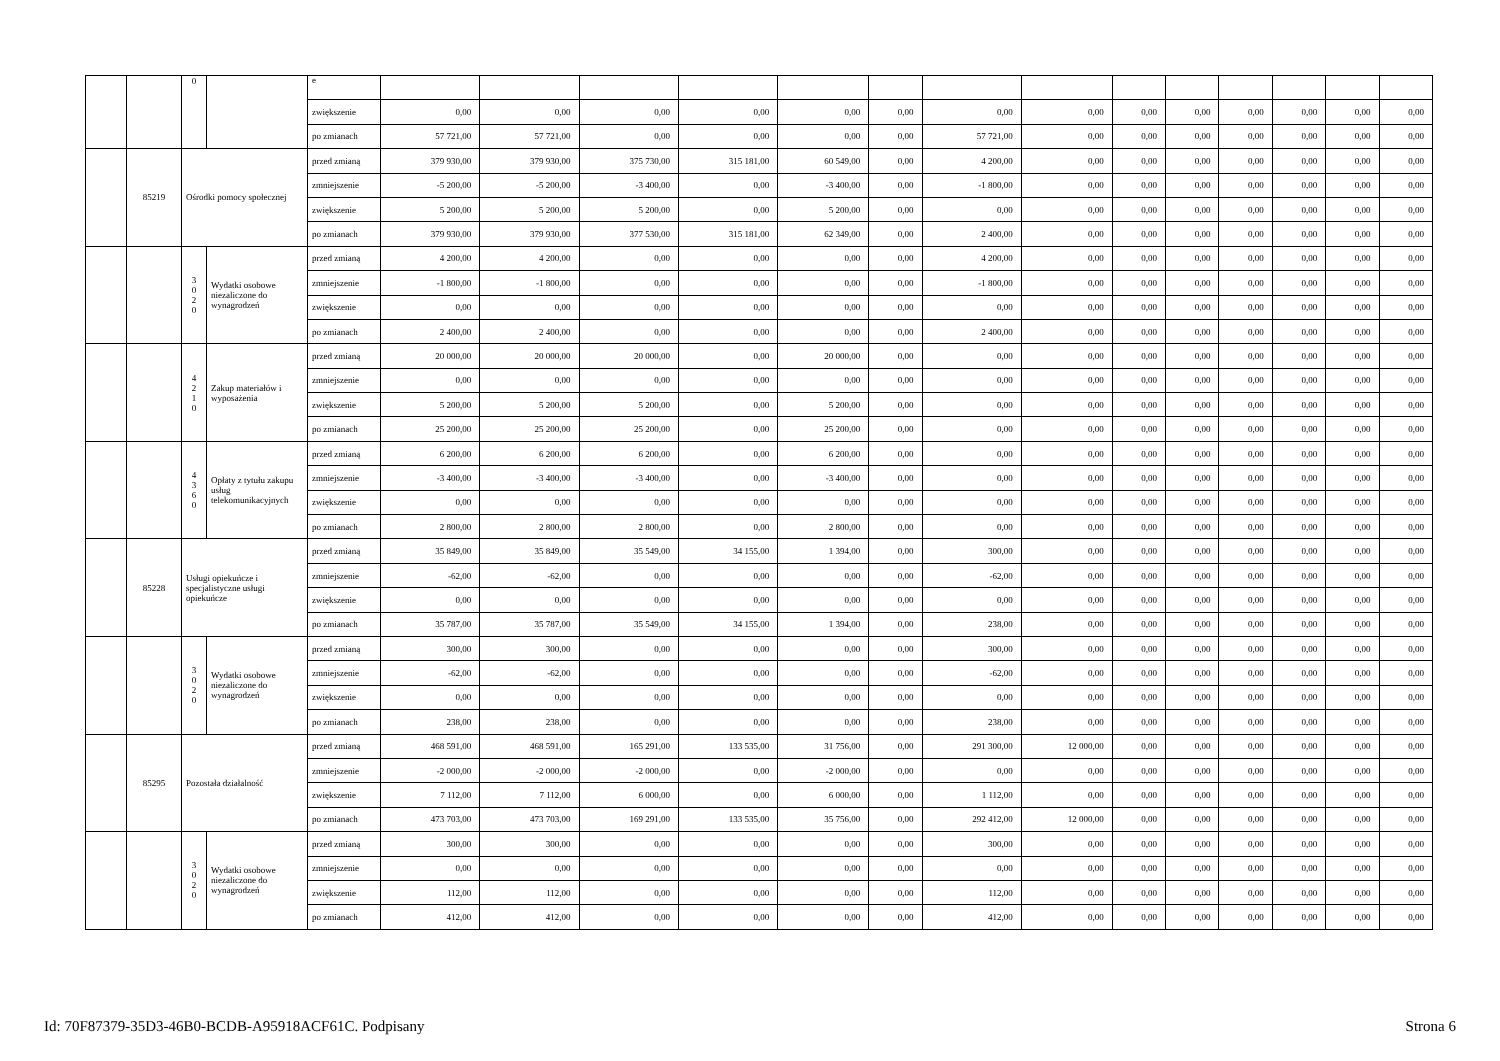| | | 0 | | e | | | | | | | | | | | | | | |
| | | | | zwiększenie | 0,00 | 0,00 | 0,00 | 0,00 | 0,00 | 0,00 | 0,00 | 0,00 | 0,00 | 0,00 | 0,00 | 0,00 | 0,00 | 0,00 |
| | | | | po zmianach | 57 721,00 | 57 721,00 | 0,00 | 0,00 | 0,00 | 0,00 | 57 721,00 | 0,00 | 0,00 | 0,00 | 0,00 | 0,00 | 0,00 | 0,00 |
| | 85219 | Ośrodki pomocy społecznej | | przed zmianą | 379 930,00 | 379 930,00 | 375 730,00 | 315 181,00 | 60 549,00 | 0,00 | 4 200,00 | 0,00 | 0,00 | 0,00 | 0,00 | 0,00 | 0,00 | 0,00 |
| | | | | zmniejszenie | -5 200,00 | -5 200,00 | -3 400,00 | 0,00 | -3 400,00 | 0,00 | -1 800,00 | 0,00 | 0,00 | 0,00 | 0,00 | 0,00 | 0,00 | 0,00 |
| | | | | zwiększenie | 5 200,00 | 5 200,00 | 5 200,00 | 0,00 | 5 200,00 | 0,00 | 0,00 | 0,00 | 0,00 | 0,00 | 0,00 | 0,00 | 0,00 | 0,00 |
| | | | | po zmianach | 379 930,00 | 379 930,00 | 377 530,00 | 315 181,00 | 62 349,00 | 0,00 | 2 400,00 | 0,00 | 0,00 | 0,00 | 0,00 | 0,00 | 0,00 | 0,00 |
| | | 3 0 2 0 | Wydatki osobowe niezaliczone do wynagrodzeń | przed zmianą | 4 200,00 | 4 200,00 | 0,00 | 0,00 | 0,00 | 0,00 | 4 200,00 | 0,00 | 0,00 | 0,00 | 0,00 | 0,00 | 0,00 | 0,00 |
| | | | | zmniejszenie | -1 800,00 | -1 800,00 | 0,00 | 0,00 | 0,00 | 0,00 | -1 800,00 | 0,00 | 0,00 | 0,00 | 0,00 | 0,00 | 0,00 | 0,00 |
| | | | | zwiększenie | 0,00 | 0,00 | 0,00 | 0,00 | 0,00 | 0,00 | 0,00 | 0,00 | 0,00 | 0,00 | 0,00 | 0,00 | 0,00 | 0,00 |
| | | | | po zmianach | 2 400,00 | 2 400,00 | 0,00 | 0,00 | 0,00 | 0,00 | 2 400,00 | 0,00 | 0,00 | 0,00 | 0,00 | 0,00 | 0,00 | 0,00 |
| | | 4 2 1 0 | Zakup materiałów i wyposażenia | przed zmianą | 20 000,00 | 20 000,00 | 20 000,00 | 0,00 | 20 000,00 | 0,00 | 0,00 | 0,00 | 0,00 | 0,00 | 0,00 | 0,00 | 0,00 | 0,00 |
| | | | | zmniejszenie | 0,00 | 0,00 | 0,00 | 0,00 | 0,00 | 0,00 | 0,00 | 0,00 | 0,00 | 0,00 | 0,00 | 0,00 | 0,00 | 0,00 |
| | | | | zwiększenie | 5 200,00 | 5 200,00 | 5 200,00 | 0,00 | 5 200,00 | 0,00 | 0,00 | 0,00 | 0,00 | 0,00 | 0,00 | 0,00 | 0,00 | 0,00 |
| | | | | po zmianach | 25 200,00 | 25 200,00 | 25 200,00 | 0,00 | 25 200,00 | 0,00 | 0,00 | 0,00 | 0,00 | 0,00 | 0,00 | 0,00 | 0,00 | 0,00 |
| | | 4 3 6 0 | Opłaty z tytułu zakupu usług telekomunikacyjnych | przed zmianą | 6 200,00 | 6 200,00 | 6 200,00 | 0,00 | 6 200,00 | 0,00 | 0,00 | 0,00 | 0,00 | 0,00 | 0,00 | 0,00 | 0,00 | 0,00 |
| | | | | zmniejszenie | -3 400,00 | -3 400,00 | -3 400,00 | 0,00 | -3 400,00 | 0,00 | 0,00 | 0,00 | 0,00 | 0,00 | 0,00 | 0,00 | 0,00 | 0,00 |
| | | | | zwiększenie | 0,00 | 0,00 | 0,00 | 0,00 | 0,00 | 0,00 | 0,00 | 0,00 | 0,00 | 0,00 | 0,00 | 0,00 | 0,00 | 0,00 |
| | | | | po zmianach | 2 800,00 | 2 800,00 | 2 800,00 | 0,00 | 2 800,00 | 0,00 | 0,00 | 0,00 | 0,00 | 0,00 | 0,00 | 0,00 | 0,00 | 0,00 |
| | 85228 | Usługi opiekuńcze i specjalistyczne usługi opiekuńcze | | przed zmianą | 35 849,00 | 35 849,00 | 35 549,00 | 34 155,00 | 1 394,00 | 0,00 | 300,00 | 0,00 | 0,00 | 0,00 | 0,00 | 0,00 | 0,00 | 0,00 |
| | | | | zmniejszenie | -62,00 | -62,00 | 0,00 | 0,00 | 0,00 | 0,00 | -62,00 | 0,00 | 0,00 | 0,00 | 0,00 | 0,00 | 0,00 | 0,00 |
| | | | | zwiększenie | 0,00 | 0,00 | 0,00 | 0,00 | 0,00 | 0,00 | 0,00 | 0,00 | 0,00 | 0,00 | 0,00 | 0,00 | 0,00 | 0,00 |
| | | | | po zmianach | 35 787,00 | 35 787,00 | 35 549,00 | 34 155,00 | 1 394,00 | 0,00 | 238,00 | 0,00 | 0,00 | 0,00 | 0,00 | 0,00 | 0,00 | 0,00 |
| | | 3 0 2 0 | Wydatki osobowe niezaliczone do wynagrodzeń | przed zmianą | 300,00 | 300,00 | 0,00 | 0,00 | 0,00 | 0,00 | 300,00 | 0,00 | 0,00 | 0,00 | 0,00 | 0,00 | 0,00 | 0,00 |
| | | | | zmniejszenie | -62,00 | -62,00 | 0,00 | 0,00 | 0,00 | 0,00 | -62,00 | 0,00 | 0,00 | 0,00 | 0,00 | 0,00 | 0,00 | 0,00 |
| | | | | zwiększenie | 0,00 | 0,00 | 0,00 | 0,00 | 0,00 | 0,00 | 0,00 | 0,00 | 0,00 | 0,00 | 0,00 | 0,00 | 0,00 | 0,00 |
| | | | | po zmianach | 238,00 | 238,00 | 0,00 | 0,00 | 0,00 | 0,00 | 238,00 | 0,00 | 0,00 | 0,00 | 0,00 | 0,00 | 0,00 | 0,00 |
| | 85295 | Pozostała działalność | | przed zmianą | 468 591,00 | 468 591,00 | 165 291,00 | 133 535,00 | 31 756,00 | 0,00 | 291 300,00 | 12 000,00 | 0,00 | 0,00 | 0,00 | 0,00 | 0,00 | 0,00 |
| | | | | zmniejszenie | -2 000,00 | -2 000,00 | -2 000,00 | 0,00 | -2 000,00 | 0,00 | 0,00 | 0,00 | 0,00 | 0,00 | 0,00 | 0,00 | 0,00 | 0,00 |
| | | | | zwiększenie | 7 112,00 | 7 112,00 | 6 000,00 | 0,00 | 6 000,00 | 0,00 | 1 112,00 | 0,00 | 0,00 | 0,00 | 0,00 | 0,00 | 0,00 | 0,00 |
| | | | | po zmianach | 473 703,00 | 473 703,00 | 169 291,00 | 133 535,00 | 35 756,00 | 0,00 | 292 412,00 | 12 000,00 | 0,00 | 0,00 | 0,00 | 0,00 | 0,00 | 0,00 |
| | | 3 0 2 0 | Wydatki osobowe niezaliczone do wynagrodzeń | przed zmianą | 300,00 | 300,00 | 0,00 | 0,00 | 0,00 | 0,00 | 300,00 | 0,00 | 0,00 | 0,00 | 0,00 | 0,00 | 0,00 | 0,00 |
| | | | | zmniejszenie | 0,00 | 0,00 | 0,00 | 0,00 | 0,00 | 0,00 | 0,00 | 0,00 | 0,00 | 0,00 | 0,00 | 0,00 | 0,00 | 0,00 |
| | | | | zwiększenie | 112,00 | 112,00 | 0,00 | 0,00 | 0,00 | 0,00 | 112,00 | 0,00 | 0,00 | 0,00 | 0,00 | 0,00 | 0,00 | 0,00 |
| | | | | po zmianach | 412,00 | 412,00 | 0,00 | 0,00 | 0,00 | 0,00 | 412,00 | 0,00 | 0,00 | 0,00 | 0,00 | 0,00 | 0,00 | 0,00 |
Id: 70F87379-35D3-46B0-BCDB-A95918ACF61C. Podpisany Strona 6